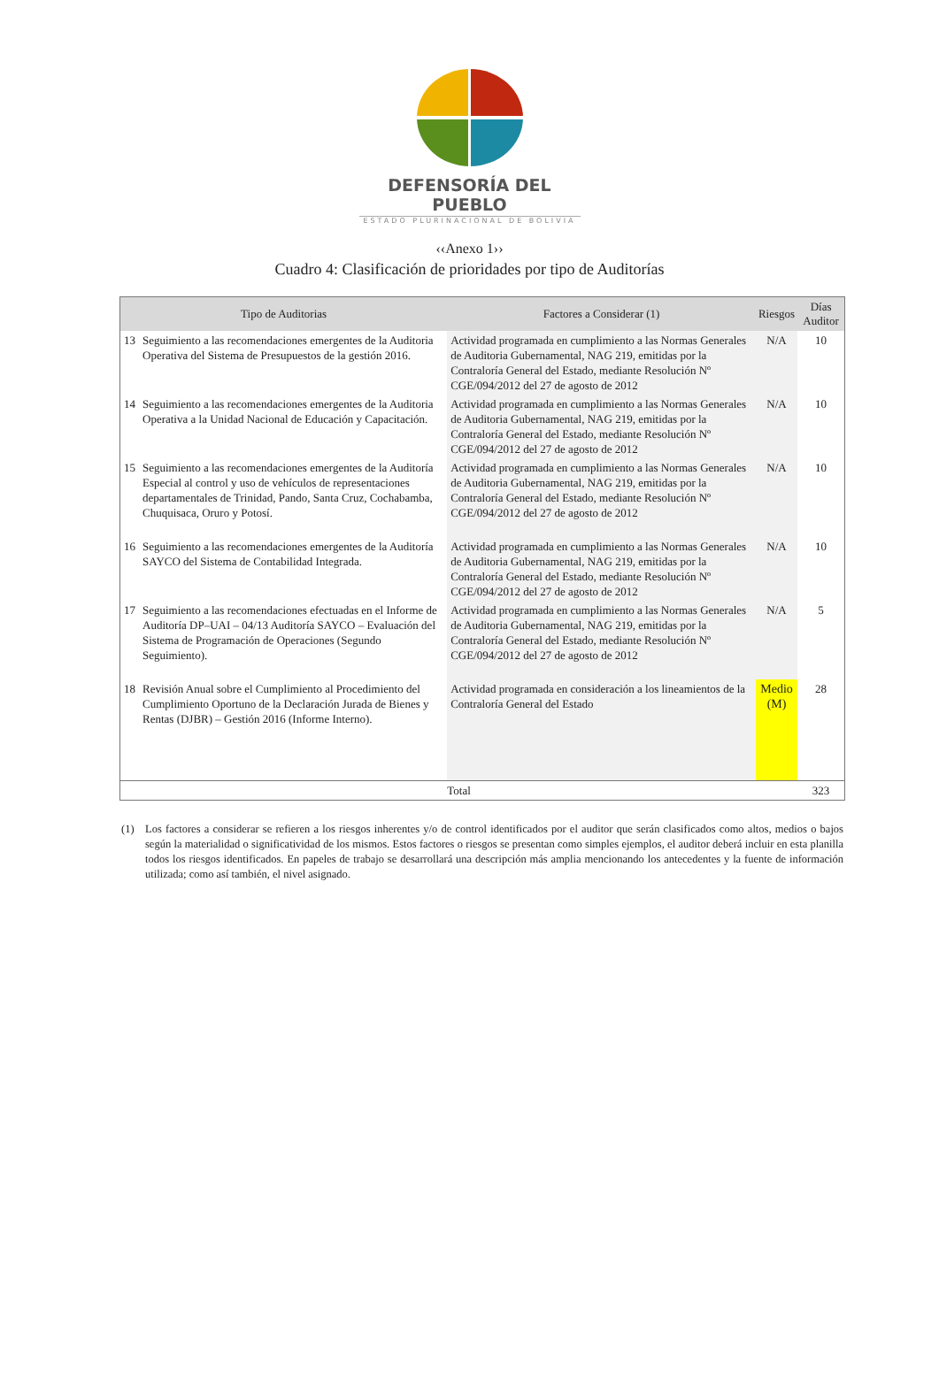DEFENSORÍA DEL PUEBLO
ESTADO PLURINACIONAL DE BOLIVIA
‹‹Anexo 1››
Cuadro 4: Clasificación de prioridades por tipo de Auditorías
| Tipo de Auditorias | | Factores a Considerar (1) | Riesgos | Días Auditor |
| --- | --- | --- | --- | --- |
| 13 | Seguimiento a las recomendaciones emergentes de la Auditoria Operativa del Sistema de Presupuestos de la gestión 2016. | Actividad programada en cumplimiento a las Normas Generales de Auditoria Gubernamental, NAG 219, emitidas por la Contraloría General del Estado, mediante Resolución Nº CGE/094/2012 del 27 de agosto de 2012 | N/A | 10 |
| 14 | Seguimiento a las recomendaciones emergentes de la Auditoria Operativa a la Unidad Nacional de Educación y Capacitación. | Actividad programada en cumplimiento a las Normas Generales de Auditoria Gubernamental, NAG 219, emitidas por la Contraloría General del Estado, mediante Resolución Nº CGE/094/2012 del 27 de agosto de 2012 | N/A | 10 |
| 15 | Seguimiento a las recomendaciones emergentes de la Auditoría Especial al control y uso de vehículos de representaciones departamentales de Trinidad, Pando, Santa Cruz, Cochabamba, Chuquisaca, Oruro y Potosí. | Actividad programada en cumplimiento a las Normas Generales de Auditoria Gubernamental, NAG 219, emitidas por la Contraloría General del Estado, mediante Resolución Nº CGE/094/2012 del 27 de agosto de 2012 | N/A | 10 |
| 16 | Seguimiento a las recomendaciones emergentes de la Auditoría SAYCO del Sistema de Contabilidad Integrada. | Actividad programada en cumplimiento a las Normas Generales de Auditoria Gubernamental, NAG 219, emitidas por la Contraloría General del Estado, mediante Resolución Nº CGE/094/2012 del 27 de agosto de 2012 | N/A | 10 |
| 17 | Seguimiento a las recomendaciones efectuadas en el Informe de Auditoría DP–UAI – 04/13 Auditoría SAYCO – Evaluación del Sistema de Programación de Operaciones (Segundo Seguimiento). | Actividad programada en cumplimiento a las Normas Generales de Auditoria Gubernamental, NAG 219, emitidas por la Contraloría General del Estado, mediante Resolución Nº CGE/094/2012 del 27 de agosto de 2012 | N/A | 5 |
| 18 | Revisión Anual sobre el Cumplimiento al Procedimiento del Cumplimiento Oportuno de la Declaración Jurada de Bienes y Rentas (DJBR) – Gestión 2016 (Informe Interno). | Actividad programada en consideración a los lineamientos de la Contraloría General del Estado | Medio (M) | 28 |
| Total | | | | 323 |
(1) Los factores a considerar se refieren a los riesgos inherentes y/o de control identificados por el auditor que serán clasificados como altos, medios o bajos según la materialidad o significatividad de los mismos. Estos factores o riesgos se presentan como simples ejemplos, el auditor deberá incluir en esta planilla todos los riesgos identificados. En papeles de trabajo se desarrollará una descripción más amplia mencionando los antecedentes y la fuente de información utilizada; como así también, el nivel asignado.